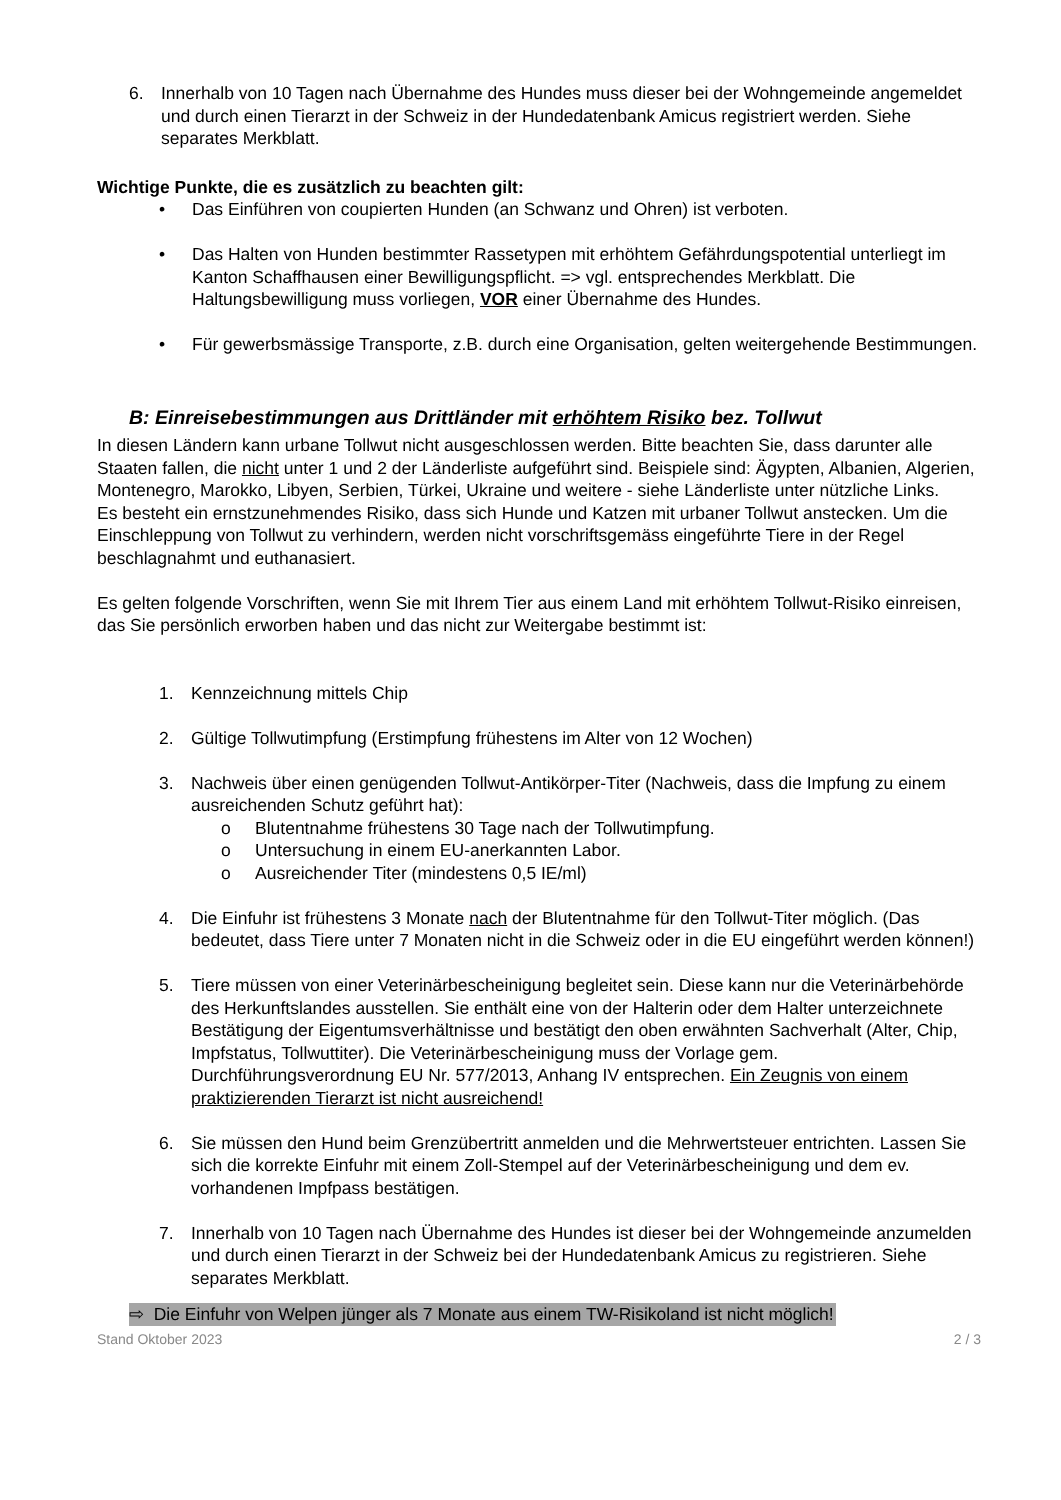6. Innerhalb von 10 Tagen nach Übernahme des Hundes muss dieser bei der Wohngemeinde angemeldet und durch einen Tierarzt in der Schweiz in der Hundedatenbank Amicus registriert werden. Siehe separates Merkblatt.
Wichtige Punkte, die es zusätzlich zu beachten gilt:
• Das Einführen von coupierten Hunden (an Schwanz und Ohren) ist verboten.
• Das Halten von Hunden bestimmter Rassetypen mit erhöhtem Gefährdungspotential unterliegt im Kanton Schaffhausen einer Bewilligungspflicht. => vgl. entsprechendes Merkblatt. Die Haltungsbewilligung muss vorliegen, VOR einer Übernahme des Hundes.
• Für gewerbsmässige Transporte, z.B. durch eine Organisation, gelten weitergehende Bestimmungen.
B: Einreisebestimmungen aus Drittländer mit erhöhtem Risiko bez. Tollwut
In diesen Ländern kann urbane Tollwut nicht ausgeschlossen werden. Bitte beachten Sie, dass darunter alle Staaten fallen, die nicht unter 1 und 2 der Länderliste aufgeführt sind. Beispiele sind: Ägypten, Albanien, Algerien, Montenegro, Marokko, Libyen, Serbien, Türkei, Ukraine und weitere - siehe Länderliste unter nützliche Links.
Es besteht ein ernstzunehmendes Risiko, dass sich Hunde und Katzen mit urbaner Tollwut anstecken. Um die Einschleppung von Tollwut zu verhindern, werden nicht vorschriftsgemäss eingeführte Tiere in der Regel beschlagnahmt und euthanasiert.
Es gelten folgende Vorschriften, wenn Sie mit Ihrem Tier aus einem Land mit erhöhtem Tollwut-Risiko einreisen, das Sie persönlich erworben haben und das nicht zur Weitergabe bestimmt ist:
1. Kennzeichnung mittels Chip
2. Gültige Tollwutimpfung (Erstimpfung frühestens im Alter von 12 Wochen)
3. Nachweis über einen genügenden Tollwut-Antikörper-Titer (Nachweis, dass die Impfung zu einem ausreichenden Schutz geführt hat):
o Blutentnahme frühestens 30 Tage nach der Tollwutimpfung.
o Untersuchung in einem EU-anerkannten Labor.
o Ausreichender Titer (mindestens 0,5 IE/ml)
4. Die Einfuhr ist frühestens 3 Monate nach der Blutentnahme für den Tollwut-Titer möglich. (Das bedeutet, dass Tiere unter 7 Monaten nicht in die Schweiz oder in die EU eingeführt werden können!)
5. Tiere müssen von einer Veterinärbescheinigung begleitet sein. Diese kann nur die Veterinärbehörde des Herkunftslandes ausstellen. Sie enthält eine von der Halterin oder dem Halter unterzeichnete Bestätigung der Eigentumsverhältnisse und bestätigt den oben erwähnten Sachverhalt (Alter, Chip, Impfstatus, Tollwuttiter). Die Veterinärbescheinigung muss der Vorlage gem. Durchführungsverordnung EU Nr. 577/2013, Anhang IV entsprechen. Ein Zeugnis von einem praktizierenden Tierarzt ist nicht ausreichend!
6. Sie müssen den Hund beim Grenzübertritt anmelden und die Mehrwertsteuer entrichten. Lassen Sie sich die korrekte Einfuhr mit einem Zoll-Stempel auf der Veterinärbescheinigung und dem ev. vorhandenen Impfpass bestätigen.
7. Innerhalb von 10 Tagen nach Übernahme des Hundes ist dieser bei der Wohngemeinde anzumelden und durch einen Tierarzt in der Schweiz bei der Hundedatenbank Amicus zu registrieren. Siehe separates Merkblatt.
⇨ Die Einfuhr von Welpen jünger als 7 Monate aus einem TW-Risikoland ist nicht möglich!
Stand Oktober 2023 2 / 3